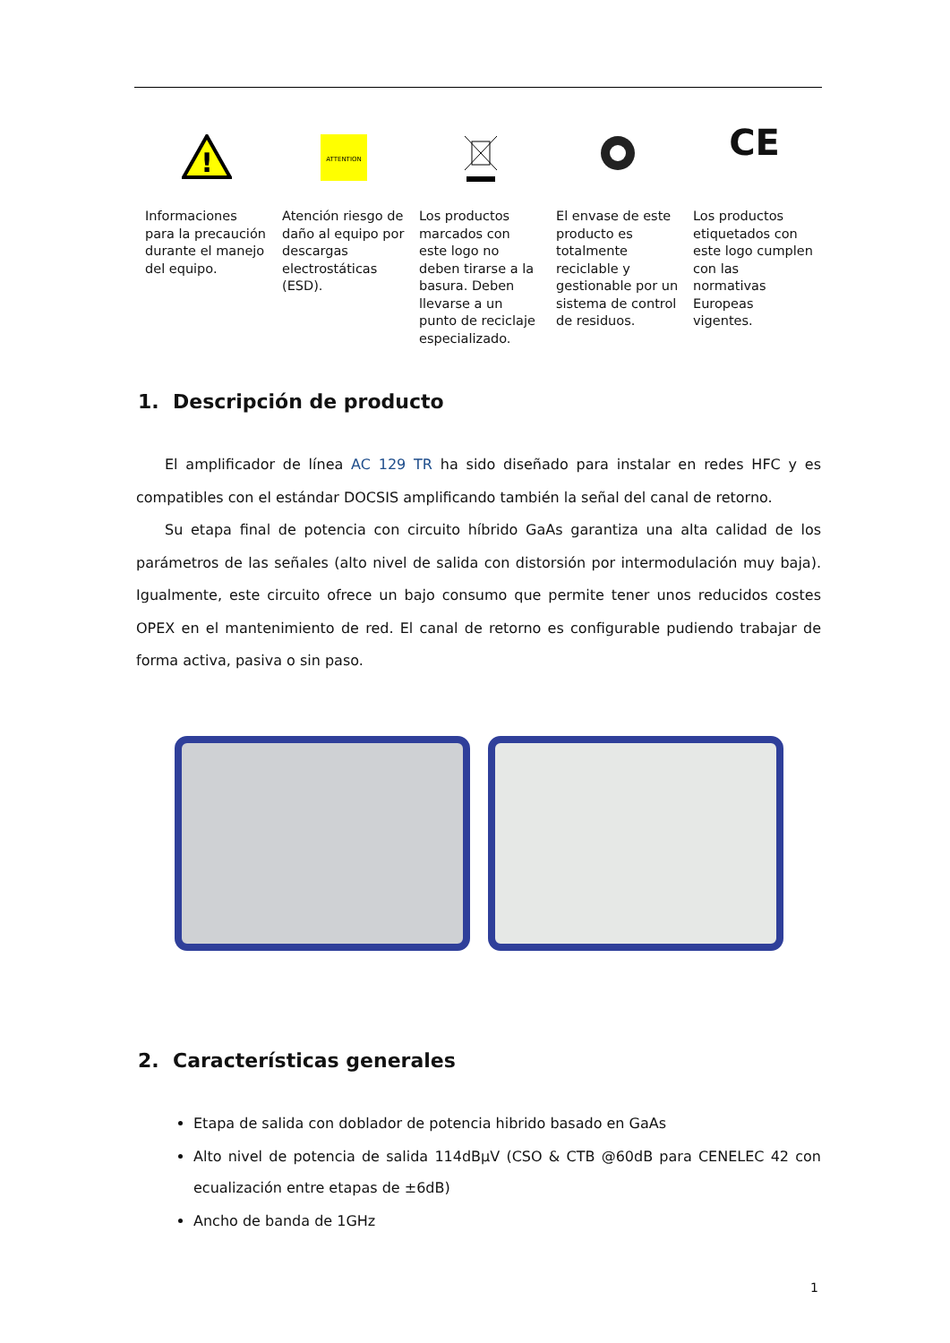| ! | ATTENTION | | | CE |
| Informaciones para la precaución durante el manejo del equipo. | Atención riesgo de daño al equipo por descargas electrostáticas (ESD). | Los productos marcados con este logo no deben tirarse a la basura. Deben llevarse a un punto de reciclaje especializado. | El envase de este producto es totalmente reciclable y gestionable por un sistema de control de residuos. | Los productos etiquetados con este logo cumplen con las normativas Europeas vigentes. |
1. Descripción de producto
El amplificador de línea AC 129 TR ha sido diseñado para instalar en redes HFC y es compatibles con el estándar DOCSIS amplificando también la señal del canal de retorno.
Su etapa final de potencia con circuito híbrido GaAs garantiza una alta calidad de los parámetros de las señales (alto nivel de salida con distorsión por intermodulación muy baja). Igualmente, este circuito ofrece un bajo consumo que permite tener unos reducidos costes OPEX en el mantenimiento de red. El canal de retorno es configurable pudiendo trabajar de forma activa, pasiva o sin paso.
2. Características generales
Etapa de salida con doblador de potencia hibrido basado en GaAs
Alto nivel de potencia de salida 114dBµV (CSO & CTB @60dB para CENELEC 42 con ecualización entre etapas de ±6dB)
Ancho de banda de 1GHz
1